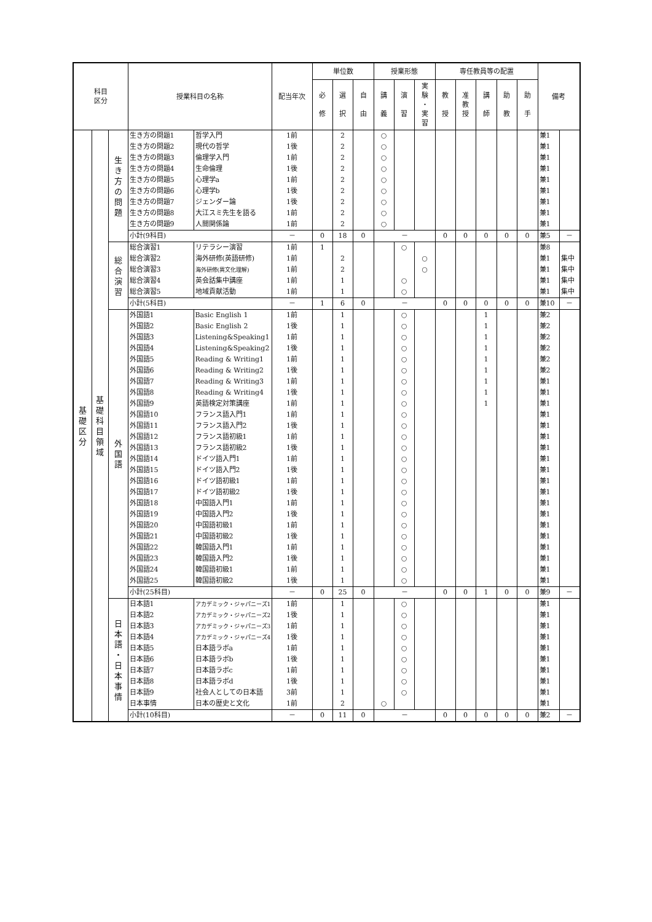| 科目 区分 | | | 授業科目の名称 | | 配当年次 | 単位数 | | | 授業形態 | | | 専任教員等の配置 | | | | | 備考 | |
| --- | --- | --- | --- | --- | --- | --- | --- | --- | --- | --- | --- | --- | --- | --- | --- | --- | --- | --- |
| | | | | | | 必 修 | 選 択 | 自 由 | 講 義 | 演 習 | 実 験 ・ 実 習 | 教 授 | 准 教 授 | 講 師 | 助 教 | 助 手 | | |
| 基 礎 区 分 | 基 礎 科 目 領 域 | 生 き 方 の 問 題 | 生き方の問題1 | 哲学入門 | 1前 | | 2 | | ○ | | | | | | | | 兼1 | |
| | | | 生き方の問題2 | 現代の哲学 | 1後 | | 2 | | ○ | | | | | | | | 兼1 | |
| | | | 生き方の問題3 | 倫理学入門 | 1前 | | 2 | | ○ | | | | | | | | 兼1 | |
| | | | 生き方の問題4 | 生命倫理 | 1後 | | 2 | | ○ | | | | | | | | 兼1 | |
| | | | 生き方の問題5 | 心理学a | 1前 | | 2 | | ○ | | | | | | | | 兼1 | |
| | | | 生き方の問題6 | 心理学b | 1後 | | 2 | | ○ | | | | | | | | 兼1 | |
| | | | 生き方の問題7 | ジェンダー論 | 1後 | | 2 | | ○ | | | | | | | | 兼1 | |
| | | | 生き方の問題8 | 大江スミ先生を語る | 1前 | | 2 | | ○ | | | | | | | | 兼1 | |
| | | | 生き方の問題9 | 人間関係論 | 1前 | | 2 | | ○ | | | | | | | | 兼1 | |
| | | | 小計(9科目) | | － | 0 | 18 | 0 | － | | | 0 | 0 | 0 | 0 | 0 | 兼5 | － |
| | | 総 合 演 習 | 総合演習1 | リテラシー演習 | 1前 | 1 | | | | ○ | | | | | | | 兼8 | |
| | | | 総合演習2 | 海外研修(英語研修) | 1前 | | 2 | | | | ○ | | | | | | 兼1 | 集中 |
| | | | 総合演習3 | 海外研修(異文化理解) | 1前 | | 2 | | | | ○ | | | | | | 兼1 | 集中 |
| | | | 総合演習4 | 英会話集中講座 | 1前 | | 1 | | | ○ | | | | | | | 兼1 | 集中 |
| | | | 総合演習5 | 地域貢献活動 | 1前 | | 1 | | | ○ | | | | | | | 兼1 | 集中 |
| | | | 小計(5科目) | | － | 1 | 6 | 0 | － | | | 0 | 0 | 0 | 0 | 0 | 兼10 | － |
| | | 外 国 語 | 外国語1 | Basic English 1 | 1前 | | 1 | | | ○ | | | | 1 | | | 兼2 | |
| | | | 外国語2 | Basic English 2 | 1後 | | 1 | | | ○ | | | | 1 | | | 兼2 | |
| | | | 外国語3 | Listening&Speaking1 | 1前 | | 1 | | | ○ | | | | 1 | | | 兼2 | |
| | | | 外国語4 | Listening&Speaking2 | 1後 | | 1 | | | ○ | | | | 1 | | | 兼2 | |
| | | | 外国語5 | Reading & Writing1 | 1前 | | 1 | | | ○ | | | | 1 | | | 兼2 | |
| | | | 外国語6 | Reading & Writing2 | 1後 | | 1 | | | ○ | | | | 1 | | | 兼2 | |
| | | | 外国語7 | Reading & Writing3 | 1前 | | 1 | | | ○ | | | | 1 | | | 兼1 | |
| | | | 外国語8 | Reading & Writing4 | 1後 | | 1 | | | ○ | | | | 1 | | | 兼1 | |
| | | | 外国語9 | 英語検定対策講座 | 1前 | | 1 | | | ○ | | | | 1 | | | 兼1 | |
| | | | 外国語10 | フランス語入門1 | 1前 | | 1 | | | ○ | | | | | | | 兼1 | |
| | | | 外国語11 | フランス語入門2 | 1後 | | 1 | | | ○ | | | | | | | 兼1 | |
| | | | 外国語12 | フランス語初級1 | 1前 | | 1 | | | ○ | | | | | | | 兼1 | |
| | | | 外国語13 | フランス語初級2 | 1後 | | 1 | | | ○ | | | | | | | 兼1 | |
| | | | 外国語14 | ドイツ語入門1 | 1前 | | 1 | | | ○ | | | | | | | 兼1 | |
| | | | 外国語15 | ドイツ語入門2 | 1後 | | 1 | | | ○ | | | | | | | 兼1 | |
| | | | 外国語16 | ドイツ語初級1 | 1前 | | 1 | | | ○ | | | | | | | 兼1 | |
| | | | 外国語17 | ドイツ語初級2 | 1後 | | 1 | | | ○ | | | | | | | 兼1 | |
| | | | 外国語18 | 中国語入門1 | 1前 | | 1 | | | ○ | | | | | | | 兼1 | |
| | | | 外国語19 | 中国語入門2 | 1後 | | 1 | | | ○ | | | | | | | 兼1 | |
| | | | 外国語20 | 中国語初級1 | 1前 | | 1 | | | ○ | | | | | | | 兼1 | |
| | | | 外国語21 | 中国語初級2 | 1後 | | 1 | | | ○ | | | | | | | 兼1 | |
| | | | 外国語22 | 韓国語入門1 | 1前 | | 1 | | | ○ | | | | | | | 兼1 | |
| | | | 外国語23 | 韓国語入門2 | 1後 | | 1 | | | ○ | | | | | | | 兼1 | |
| | | | 外国語24 | 韓国語初級1 | 1前 | | 1 | | | ○ | | | | | | | 兼1 | |
| | | | 外国語25 | 韓国語初級2 | 1後 | | 1 | | | ○ | | | | | | | 兼1 | |
| | | | 小計(25科目) | | － | 0 | 25 | 0 | － | | | 0 | 0 | 1 | 0 | 0 | 兼9 | － |
| | | 日 本 語 ・ 日 本 事 情 | 日本語1 | アカデミック・ジャパニーズ1 | 1前 | | 1 | | | ○ | | | | | | | 兼1 | |
| | | | 日本語2 | アカデミック・ジャパニーズ2 | 1後 | | 1 | | | ○ | | | | | | | 兼1 | |
| | | | 日本語3 | アカデミック・ジャパニーズ3 | 1前 | | 1 | | | ○ | | | | | | | 兼1 | |
| | | | 日本語4 | アカデミック・ジャパニーズ4 | 1後 | | 1 | | | ○ | | | | | | | 兼1 | |
| | | | 日本語5 | 日本語ラボa | 1前 | | 1 | | | ○ | | | | | | | 兼1 | |
| | | | 日本語6 | 日本語ラボb | 1後 | | 1 | | | ○ | | | | | | | 兼1 | |
| | | | 日本語7 | 日本語ラボc | 1前 | | 1 | | | ○ | | | | | | | 兼1 | |
| | | | 日本語8 | 日本語ラボd | 1後 | | 1 | | | ○ | | | | | | | 兼1 | |
| | | | 日本語9 | 社会人としての日本語 | 3前 | | 1 | | | ○ | | | | | | | 兼1 | |
| | | | 日本事情 | 日本の歴史と文化 | 1前 | | 2 | | ○ | | | | | | | | 兼1 | |
| | | | 小計(10科目) | | － | 0 | 11 | 0 | － | | | 0 | 0 | 0 | 0 | 0 | 兼2 | － |